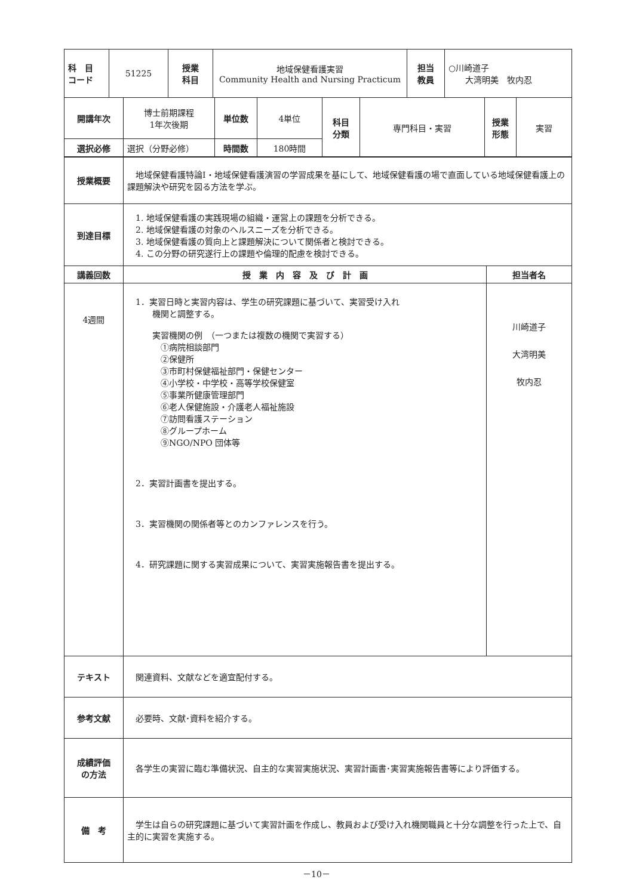| 科 目 コード | 51225 | 授業 科目 | 地域保健看護実習 Community Health and Nursing Practicum | 担当 教員 | ○川崎道子 大湾明美 牧内忍 |
| 開講年次 | 博士前期課程 1年次後期 | 単位数 | 4単位 | 科目 分類 | 専門科目・実習 | 授業 形態 | 実習 |
| 選択必修 | 選択（分野必修） | 時間数 | 180時間 | | | | |
| 授業概要 | 地域保健看護特論Ⅰ・地域保健看護演習の学習成果を基にして、地域保健看護の場で直面している地域保健看護上の課題解決や研究を図る方法を学ぶ。 | |
| 到達目標 | 1. 地域保健看護の実践現場の組織・運営上の課題を分析できる。 2. 地域保健看護の対象のヘルスニーズを分析できる。 3. 地域保健看護の質向上と課題解決について関係者と検討できる。 4. この分野の研究遂行上の課題や倫理的配慮を検討できる。 | |
| 講義回数 | 授 業 内 容 及 び 計 画 | 担当者名 |
| 4週間 | 1．実習日時と実習内容は、学生の研究課題に基づいて、実習受け入れ 機関と調整する。 実習機関の例 （一つまたは複数の機関で実習する） ①病院相談部門 ②保健所 ③市町村保健福祉部門・保健センター ④小学校・中学校・高等学校保健室 ⑤事業所健康管理部門 ⑥老人保健施設・介護老人福祉施設 ⑦訪問看護ステーション ⑧グループホーム ⑨NGO/NPO 団体等 2．実習計画書を提出する。 3．実習機関の関係者等とのカンファレンスを行う。 4．研究課題に関する実習成果について、実習実施報告書を提出する。 | 川崎道子 大湾明美 牧内忍 |
| テキスト | 関連資料、文献などを適宜配付する。 | |
| 参考文献 | 必要時、文献･資料を紹介する。 | |
| 成績評価 の方法 | 各学生の実習に臨む準備状況、自主的な実習実施状況、実習計画書･実習実施報告書等により評価する。 | |
| 備 考 | 学生は自らの研究課題に基づいて実習計画を作成し、教員および受け入れ機関職員と十分な調整を行った上で、自主的に実習を実施する。 | |
－10－